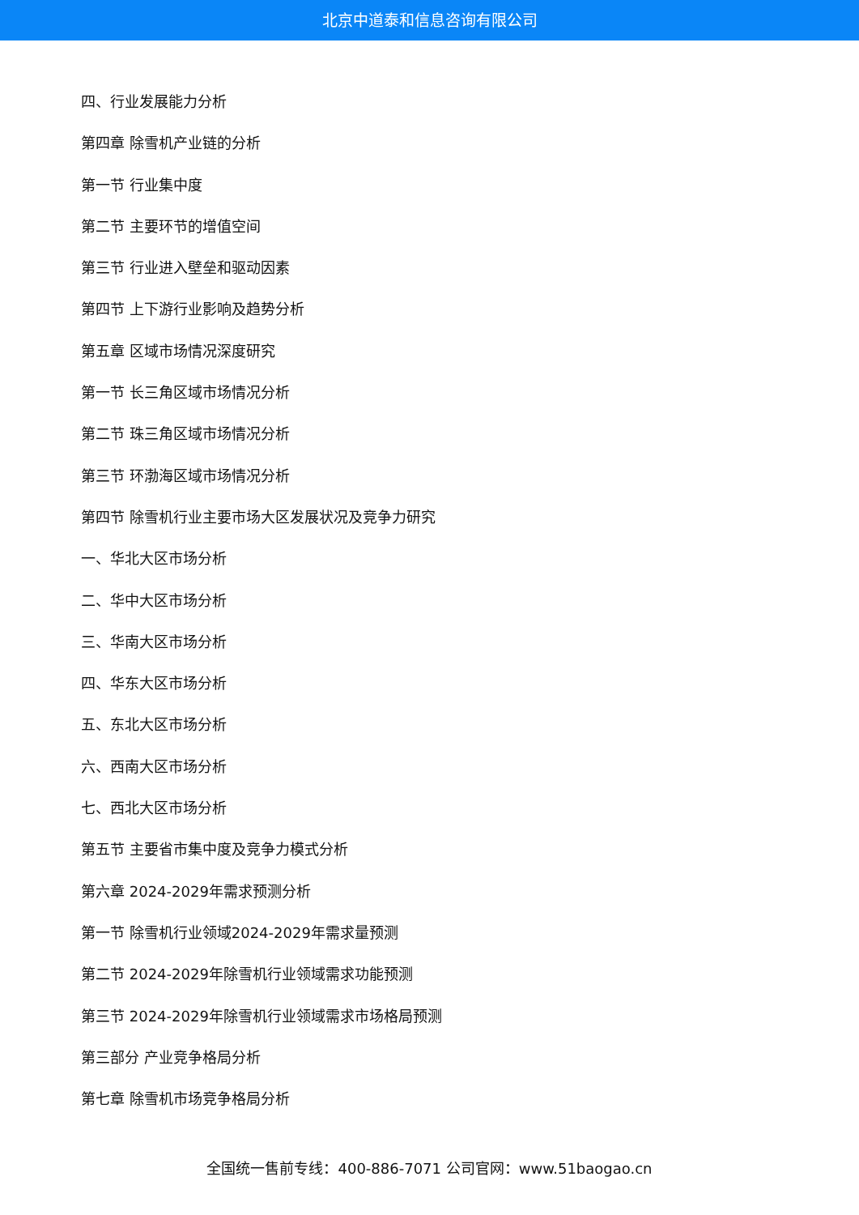北京中道泰和信息咨询有限公司
四、行业发展能力分析
第四章 除雪机产业链的分析
第一节 行业集中度
第二节 主要环节的增值空间
第三节 行业进入壁垒和驱动因素
第四节 上下游行业影响及趋势分析
第五章 区域市场情况深度研究
第一节 长三角区域市场情况分析
第二节 珠三角区域市场情况分析
第三节 环渤海区域市场情况分析
第四节 除雪机行业主要市场大区发展状况及竞争力研究
一、华北大区市场分析
二、华中大区市场分析
三、华南大区市场分析
四、华东大区市场分析
五、东北大区市场分析
六、西南大区市场分析
七、西北大区市场分析
第五节 主要省市集中度及竞争力模式分析
第六章 2024-2029年需求预测分析
第一节 除雪机行业领域2024-2029年需求量预测
第二节 2024-2029年除雪机行业领域需求功能预测
第三节 2024-2029年除雪机行业领域需求市场格局预测
第三部分 产业竞争格局分析
第七章 除雪机市场竞争格局分析
全国统一售前专线：400-886-7071 公司官网：www.51baogao.cn